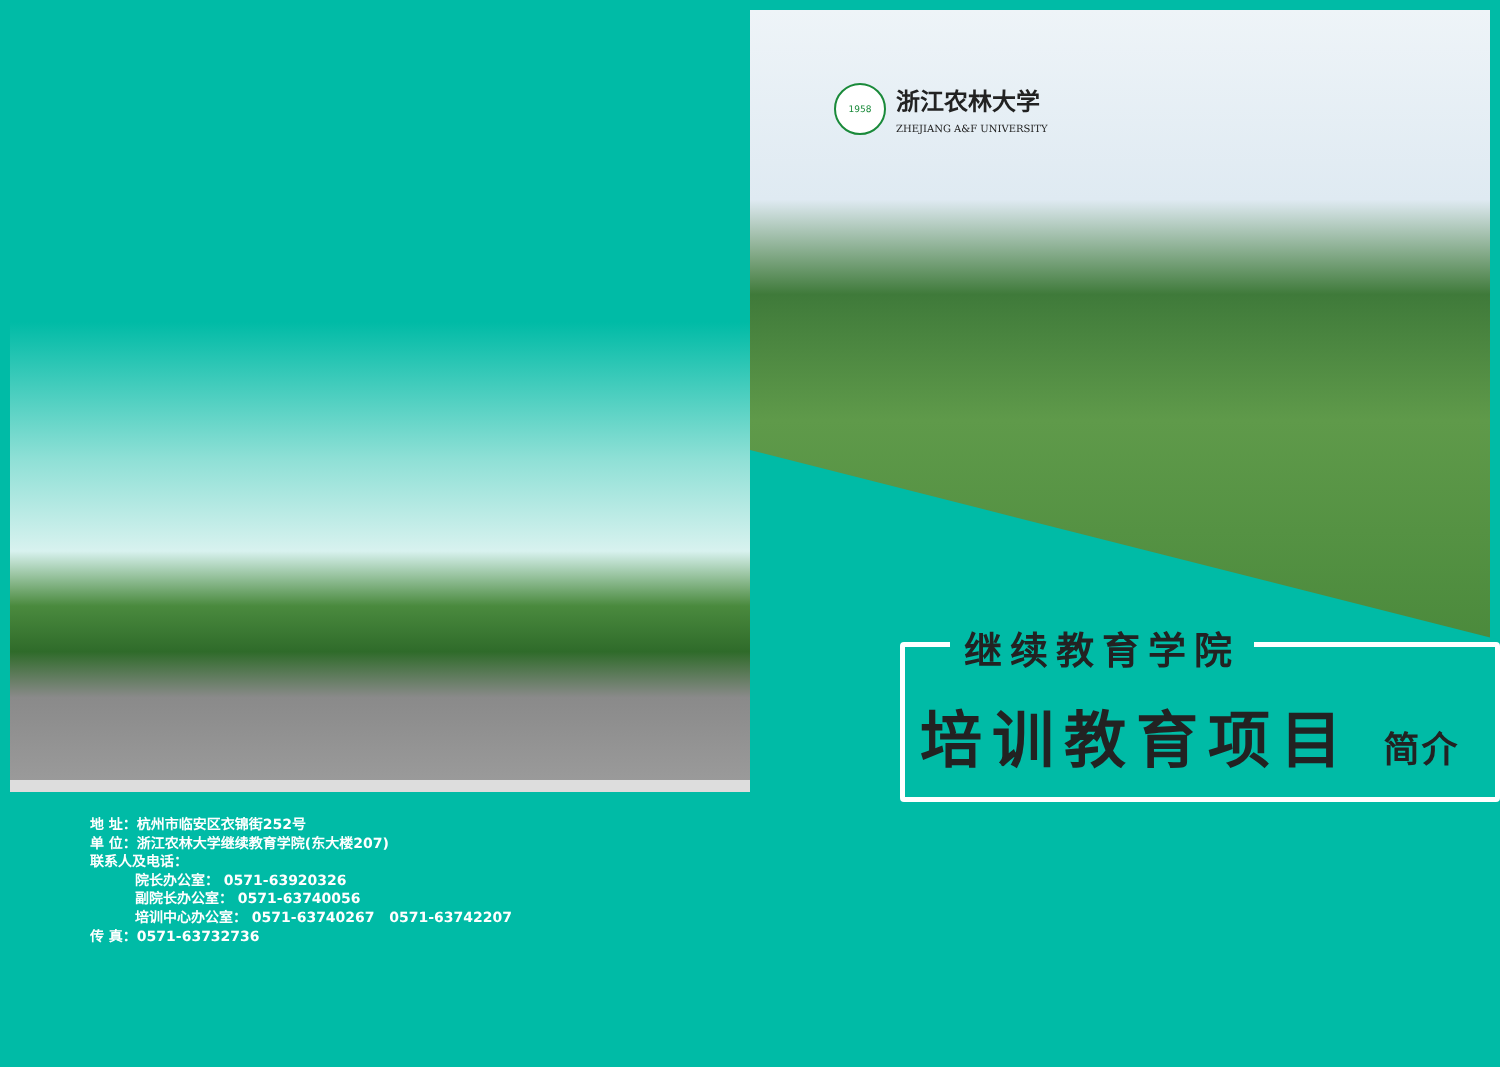1958
浙江农林大学
ZHEJIANG A&F UNIVERSITY
继续教育学院
培训教育项目 简介
地 址：杭州市临安区衣锦街252号
单 位：浙江农林大学继续教育学院(东大楼207)
联系人及电话：
院长办公室： 0571-63920326
副院长办公室： 0571-63740056
培训中心办公室： 0571-63740267 0571-63742207
传 真：0571-63732736